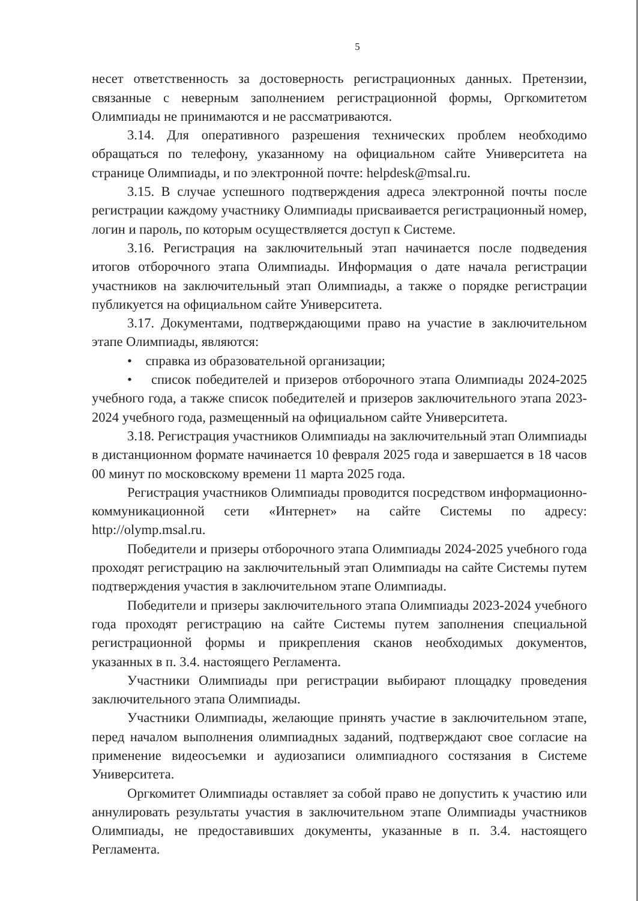5
несет ответственность за достоверность регистрационных данных. Претензии, связанные с неверным заполнением регистрационной формы, Оргкомитетом Олимпиады не принимаются и не рассматриваются.
3.14. Для оперативного разрешения технических проблем необходимо обращаться по телефону, указанному на официальном сайте Университета на странице Олимпиады, и по электронной почте: helpdesk@msal.ru.
3.15. В случае успешного подтверждения адреса электронной почты после регистрации каждому участнику Олимпиады присваивается регистрационный номер, логин и пароль, по которым осуществляется доступ к Системе.
3.16. Регистрация на заключительный этап начинается после подведения итогов отборочного этапа Олимпиады. Информация о дате начала регистрации участников на заключительный этап Олимпиады, а также о порядке регистрации публикуется на официальном сайте Университета.
3.17. Документами, подтверждающими право на участие в заключительном этапе Олимпиады, являются:
• справка из образовательной организации;
• список победителей и призеров отборочного этапа Олимпиады 2024-2025 учебного года, а также список победителей и призеров заключительного этапа 2023-2024 учебного года, размещенный на официальном сайте Университета.
3.18. Регистрация участников Олимпиады на заключительный этап Олимпиады в дистанционном формате начинается 10 февраля 2025 года и завершается в 18 часов 00 минут по московскому времени 11 марта 2025 года.
Регистрация участников Олимпиады проводится посредством информационно-коммуникационной сети «Интернет» на сайте Системы по адресу: http://olymp.msal.ru.
Победители и призеры отборочного этапа Олимпиады 2024-2025 учебного года проходят регистрацию на заключительный этап Олимпиады на сайте Системы путем подтверждения участия в заключительном этапе Олимпиады.
Победители и призеры заключительного этапа Олимпиады 2023-2024 учебного года проходят регистрацию на сайте Системы путем заполнения специальной регистрационной формы и прикрепления сканов необходимых документов, указанных в п. 3.4. настоящего Регламента.
Участники Олимпиады при регистрации выбирают площадку проведения заключительного этапа Олимпиады.
Участники Олимпиады, желающие принять участие в заключительном этапе, перед началом выполнения олимпиадных заданий, подтверждают свое согласие на применение видеосъемки и аудиозаписи олимпиадного состязания в Системе Университета.
Оргкомитет Олимпиады оставляет за собой право не допустить к участию или аннулировать результаты участия в заключительном этапе Олимпиады участников Олимпиады, не предоставивших документы, указанные в п. 3.4. настоящего Регламента.